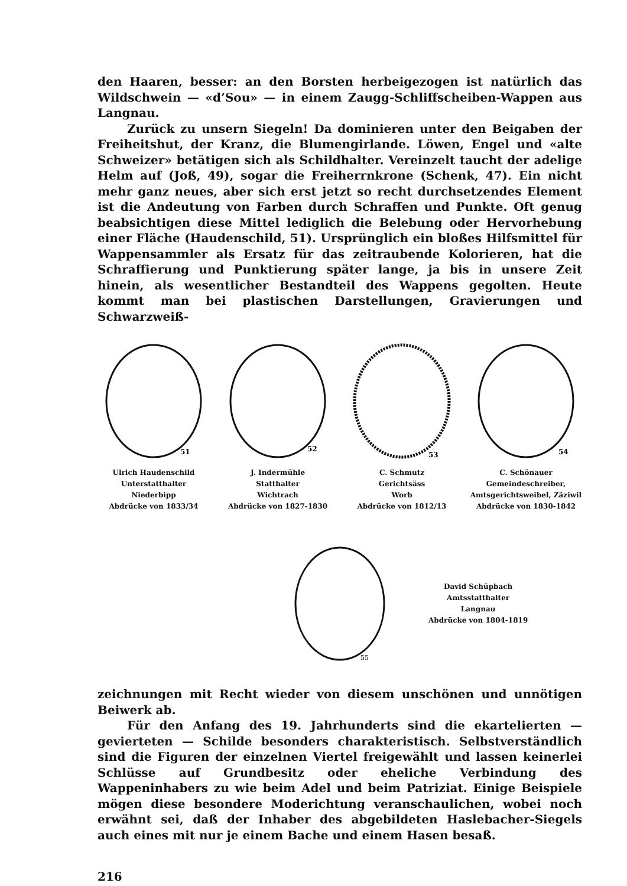den Haaren, besser: an den Borsten herbeigezogen ist natürlich das Wild­schwein — «d’Sou» — in einem Zaugg-Schliffscheiben-Wappen aus Langnau.
Zurück zu unsern Siegeln! Da dominieren unter den Beigaben der Frei­heitshut, der Kranz, die Blumengirlande. Löwen, Engel und «alte Schweizer» betätigen sich als Schildhalter. Vereinzelt taucht der adelige Helm auf (Joß, 49), sogar die Freiherrnkrone (Schenk, 47). Ein nicht mehr ganz neues, aber sich erst jetzt so recht durchsetzendes Element ist die Andeutung von Farben durch Schraffen und Punkte. Oft genug beabsichtigen diese Mittel lediglich die Belebung oder Hervorhebung einer Fläche (Haudenschild, 51). Ursprüng­lich ein bloßes Hilfsmittel für Wappensammler als Ersatz für das zeitraubende Kolorieren, hat die Schraffierung und Punktierung später lange, ja bis in unsere Zeit hinein, als wesentlicher Bestandteil des Wappens gegolten. Heute kommt man bei plastischen Darstellungen, Gravierungen und Schwarzweiß-
51
Ulrich Haudenschild
Unterstatthalter
Niederbipp
Abdrücke von 1833/34
52
J. Indermühle
Statthalter
Wichtrach
Abdrücke von 1827-1830
53
C. Schmutz
Gerichtsäss
Worb
Abdrücke von 1812/13
54
C. Schönauer
Gemeindeschreiber,
Amtsgerichtsweibel, Zäziwil
Abdrücke von 1830-1842
55
David Schüpbach
Amtsstatthalter
Langnau
Abdrücke von 1804-1819
zeichnungen mit Recht wieder von diesem unschönen und unnötigen Bei­werk ab.
Für den Anfang des 19. Jahrhunderts sind die ekartelierten — gevier­teten — Schilde besonders charakteristisch. Selbstverständlich sind die Figuren der einzelnen Viertel freigewählt und lassen keinerlei Schlüsse auf Grund­besitz oder eheliche Verbindung des Wappeninhabers zu wie beim Adel und beim Patriziat. Einige Beispiele mögen diese besondere Moderichtung ver­anschaulichen, wobei noch erwähnt sei, daß der Inhaber des abgebildeten Haslebacher-Siegels auch eines mit nur je einem Bache und einem Hasen besaß.
216